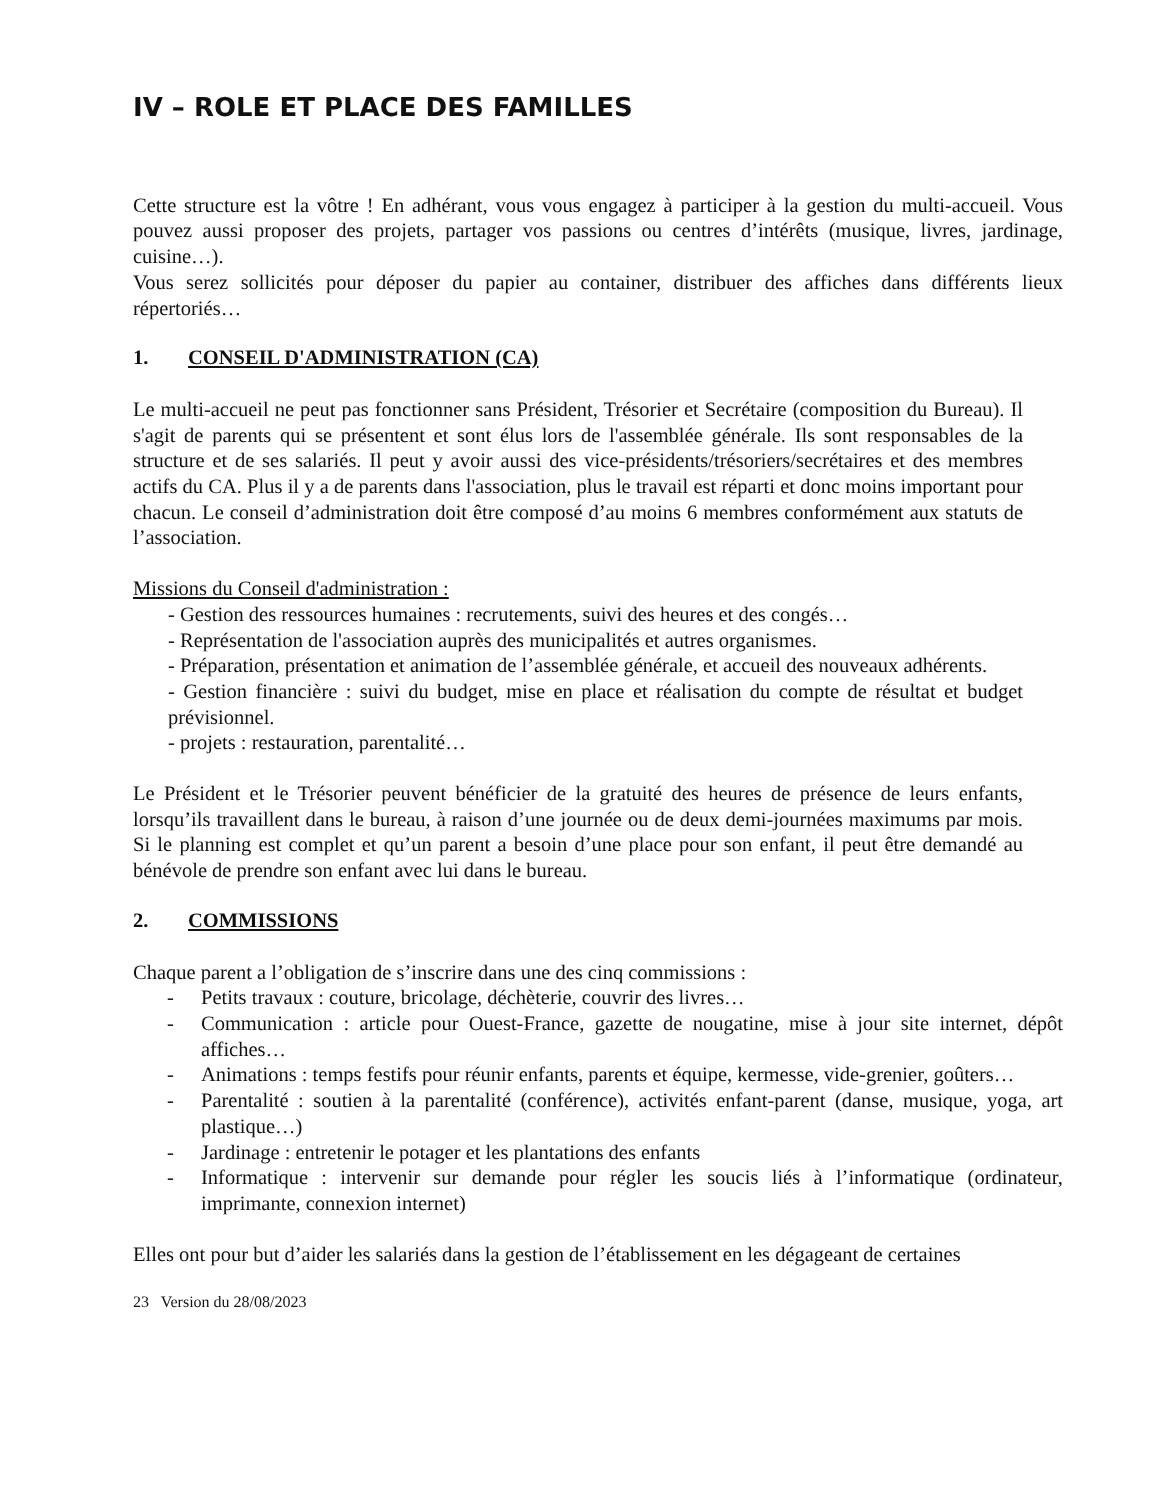IV – ROLE ET PLACE DES FAMILLES
Cette structure est la vôtre ! En adhérant, vous vous engagez à participer à la gestion du multi-accueil. Vous pouvez aussi proposer des projets, partager vos passions ou centres d’intérêts (musique, livres, jardinage, cuisine…).
Vous serez sollicités pour déposer du papier au container, distribuer des affiches dans différents lieux répertoriés…
1. CONSEIL D'ADMINISTRATION (CA)
Le multi-accueil ne peut pas fonctionner sans Président, Trésorier et Secrétaire (composition du Bureau). Il s'agit de parents qui se présentent et sont élus lors de l'assemblée générale. Ils sont responsables de la structure et de ses salariés. Il peut y avoir aussi des vice-présidents/trésoriers/secrétaires et des membres actifs du CA. Plus il y a de parents dans l'association, plus le travail est réparti et donc moins important pour chacun. Le conseil d’administration doit être composé d’au moins 6 membres conformément aux statuts de l’association.
Missions du Conseil d'administration :
- Gestion des ressources humaines : recrutements, suivi des heures et des congés…
- Représentation de l'association auprès des municipalités et autres organismes.
- Préparation, présentation et animation de l’assemblée générale, et accueil des nouveaux adhérents.
- Gestion financière : suivi du budget, mise en place et réalisation du compte de résultat et budget prévisionnel.
- projets : restauration, parentalité…
Le Président et le Trésorier peuvent bénéficier de la gratuité des heures de présence de leurs enfants, lorsqu’ils travaillent dans le bureau, à raison d’une journée ou de deux demi-journées maximums par mois. Si le planning est complet et qu’un parent a besoin d’une place pour son enfant, il peut être demandé au bénévole de prendre son enfant avec lui dans le bureau.
2. COMMISSIONS
Chaque parent a l’obligation de s’inscrire dans une des cinq commissions :
- Petits travaux : couture, bricolage, déchèterie, couvrir des livres…
- Communication : article pour Ouest-France, gazette de nougatine, mise à jour site internet, dépôt affiches…
- Animations : temps festifs pour réunir enfants, parents et équipe, kermesse, vide-grenier, goûters…
- Parentalité : soutien à la parentalité (conférence), activités enfant-parent (danse, musique, yoga, art plastique…)
- Jardinage : entretenir le potager et les plantations des enfants
- Informatique : intervenir sur demande pour régler les soucis liés à l’informatique (ordinateur, imprimante, connexion internet)
Elles ont pour but d’aider les salariés dans la gestion de l’établissement en les dégageant de certaines
23 Version du 28/08/2023